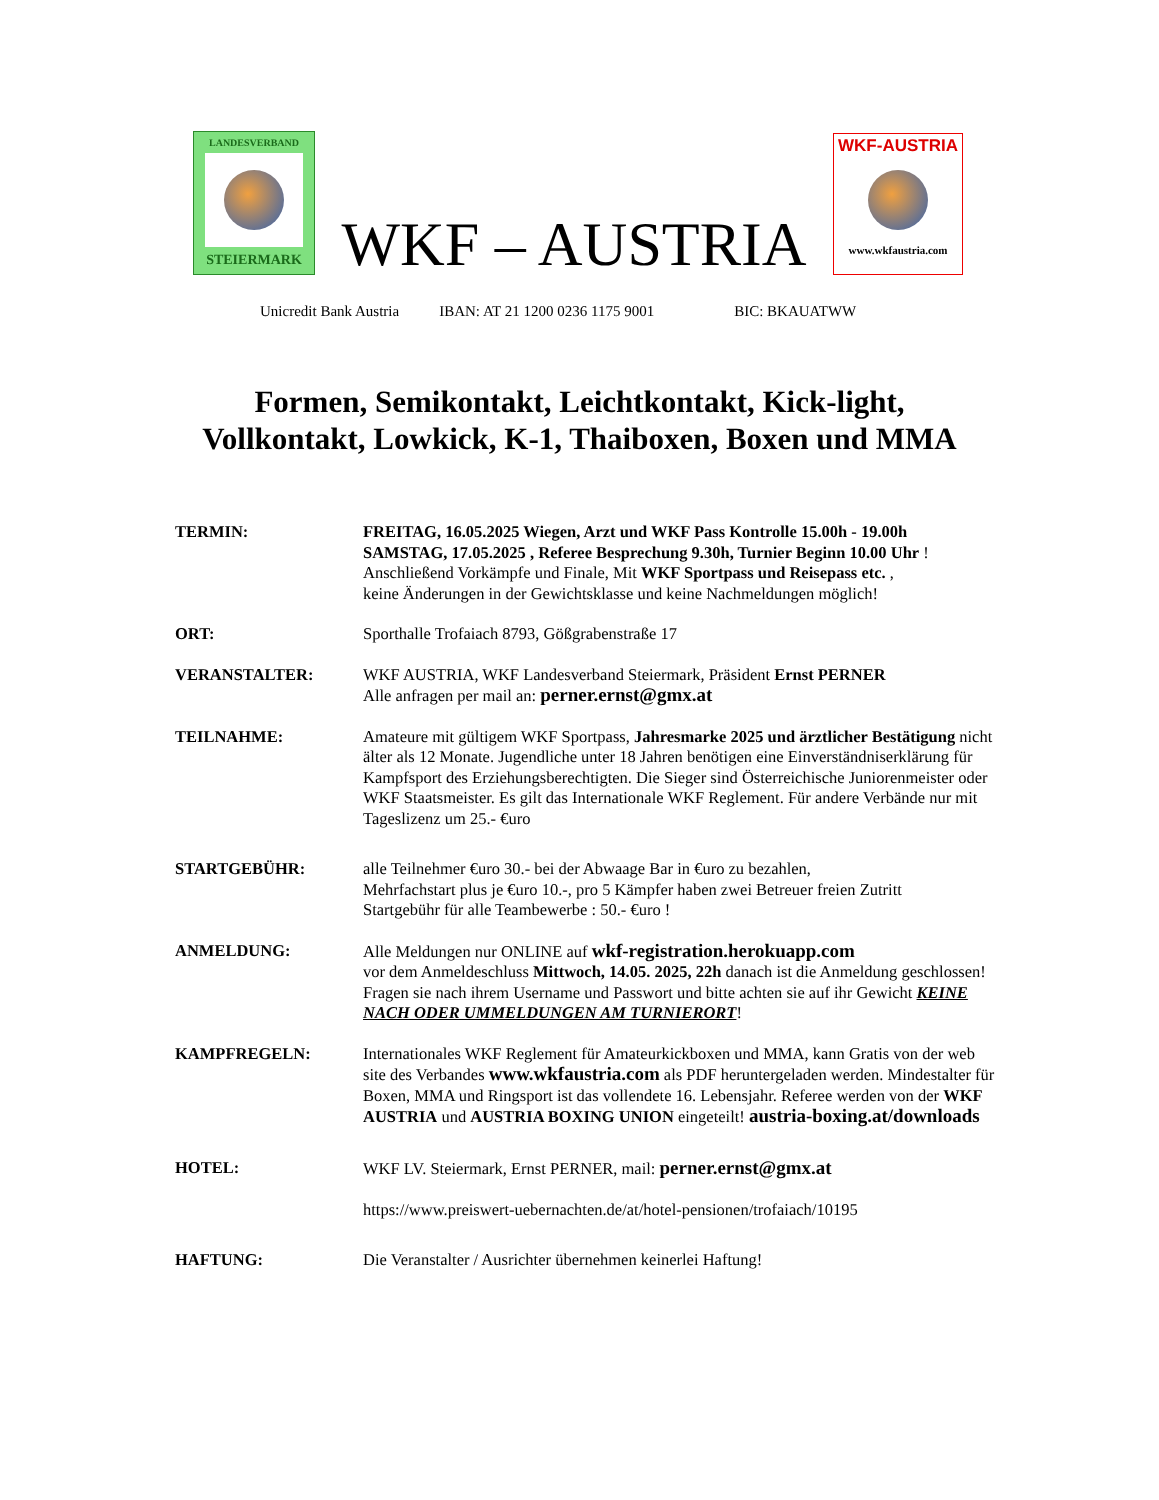LANDESVERBAND
STEIERMARK
WKF – AUSTRIA
WKF-AUSTRIA
www.wkfaustria.com
Unicredit Bank Austria IBAN: AT 21 1200 0236 1175 9001 BIC: BKAUATWW
Formen, Semikontakt, Leichtkontakt, Kick-light,
Vollkontakt, Lowkick, K-1, Thaiboxen, Boxen und MMA
TERMIN: FREITAG, 16.05.2025 Wiegen, Arzt und WKF Pass Kontrolle 15.00h - 19.00h
SAMSTAG, 17.05.2025 , Referee Besprechung 9.30h, Turnier Beginn 10.00 Uhr !
Anschließend Vorkämpfe und Finale, Mit WKF Sportpass und Reisepass etc. ,
keine Änderungen in der Gewichtsklasse und keine Nachmeldungen möglich!
ORT: Sporthalle Trofaiach 8793, Gößgrabenstraße 17
VERANSTALTER: WKF AUSTRIA, WKF Landesverband Steiermark, Präsident Ernst PERNER
Alle anfragen per mail an: perner.ernst@gmx.at
TEILNAHME: Amateure mit gültigem WKF Sportpass, Jahresmarke 2025 und ärztlicher Bestätigung nicht älter als 12 Monate. Jugendliche unter 18 Jahren benötigen eine Einverständniserklärung für Kampfsport des Erziehungsberechtigten. Die Sieger sind Österreichische Juniorenmeister oder WKF Staatsmeister. Es gilt das Internationale WKF Reglement. Für andere Verbände nur mit Tageslizenz um 25.- €uro
STARTGEBÜHR: alle Teilnehmer €uro 30.- bei der Abwaage Bar in €uro zu bezahlen,
Mehrfachstart plus je €uro 10.-, pro 5 Kämpfer haben zwei Betreuer freien Zutritt
Startgebühr für alle Teambewerbe : 50.- €uro !
ANMELDUNG: Alle Meldungen nur ONLINE auf wkf-registration.herokuapp.com
vor dem Anmeldeschluss Mittwoch, 14.05. 2025, 22h danach ist die Anmeldung geschlossen! Fragen sie nach ihrem Username und Passwort und bitte achten sie auf ihr Gewicht KEINE NACH ODER UMMELDUNGEN AM TURNIERORT!
KAMPFREGELN: Internationales WKF Reglement für Amateurkickboxen und MMA, kann Gratis von der web site des Verbandes www.wkfaustria.com als PDF heruntergeladen werden. Mindestalter für Boxen, MMA und Ringsport ist das vollendete 16. Lebensjahr. Referee werden von der WKF AUSTRIA und AUSTRIA BOXING UNION eingeteilt! austria-boxing.at/downloads
HOTEL: WKF LV. Steiermark, Ernst PERNER, mail: perner.ernst@gmx.at
https://www.preiswert-uebernachten.de/at/hotel-pensionen/trofaiach/10195
HAFTUNG: Die Veranstalter / Ausrichter übernehmen keinerlei Haftung!